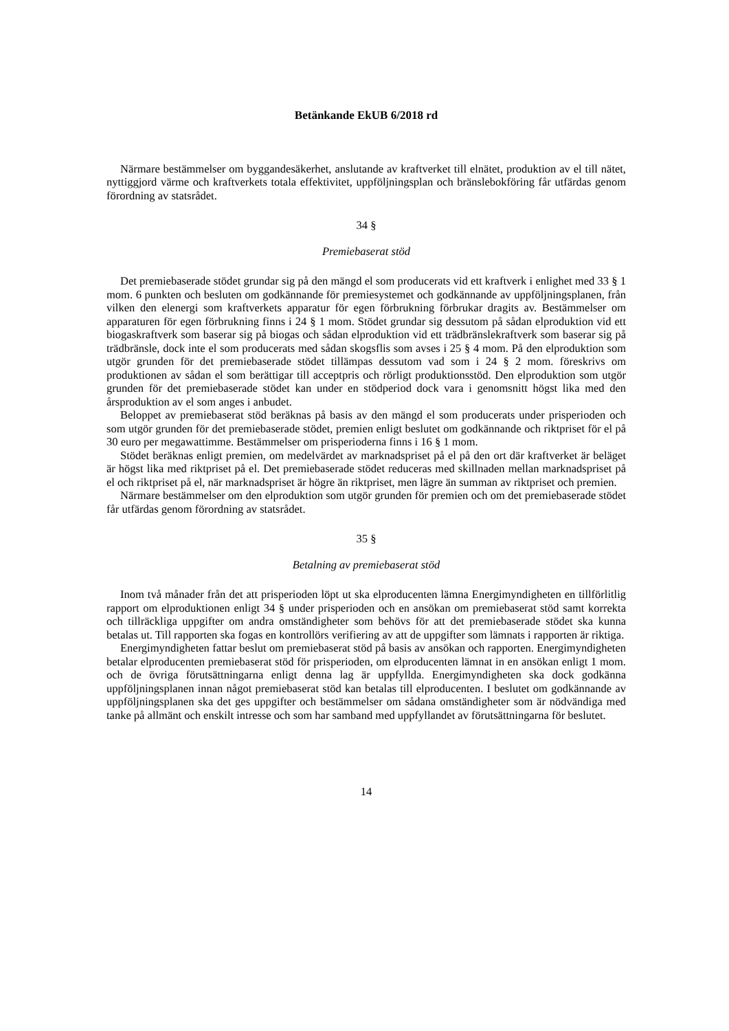Betänkande EkUB 6/2018 rd
Närmare bestämmelser om byggandesäkerhet, anslutande av kraftverket till elnätet, produktion av el till nätet, nyttiggjord värme och kraftverkets totala effektivitet, uppföljningsplan och bränslebokföring får utfärdas genom förordning av statsrådet.
34 §
Premiebaserat stöd
Det premiebaserade stödet grundar sig på den mängd el som producerats vid ett kraftverk i enlighet med 33 § 1 mom. 6 punkten och besluten om godkännande för premiesystemet och godkännande av uppföljningsplanen, från vilken den elenergi som kraftverkets apparatur för egen förbrukning förbrukar dragits av. Bestämmelser om apparaturen för egen förbrukning finns i 24 § 1 mom. Stödet grundar sig dessutom på sådan elproduktion vid ett biogaskraftverk som baserar sig på biogas och sådan elproduktion vid ett trädbränslekraftverk som baserar sig på trädbränsle, dock inte el som producerats med sådan skogsflis som avses i 25 § 4 mom. På den elproduktion som utgör grunden för det premiebaserade stödet tillämpas dessutom vad som i 24 § 2 mom. föreskrivs om produktionen av sådan el som berättigar till acceptpris och rörligt produktionsstöd. Den elproduktion som utgör grunden för det premiebaserade stödet kan under en stödperiod dock vara i genomsnitt högst lika med den årsproduktion av el som anges i anbudet.
Beloppet av premiebaserat stöd beräknas på basis av den mängd el som producerats under prisperioden och som utgör grunden för det premiebaserade stödet, premien enligt beslutet om godkännande och riktpriset för el på 30 euro per megawattimme. Bestämmelser om prisperioderna finns i 16 § 1 mom.
Stödet beräknas enligt premien, om medelvärdet av marknadspriset på el på den ort där kraftverket är beläget är högst lika med riktpriset på el. Det premiebaserade stödet reduceras med skillnaden mellan marknadspriset på el och riktpriset på el, när marknadspriset är högre än riktpriset, men lägre än summan av riktpriset och premien.
Närmare bestämmelser om den elproduktion som utgör grunden för premien och om det premiebaserade stödet får utfärdas genom förordning av statsrådet.
35 §
Betalning av premiebaserat stöd
Inom två månader från det att prisperioden löpt ut ska elproducenten lämna Energimyndigheten en tillförlitlig rapport om elproduktionen enligt 34 § under prisperioden och en ansökan om premiebaserat stöd samt korrekta och tillräckliga uppgifter om andra omständigheter som behövs för att det premiebaserade stödet ska kunna betalas ut. Till rapporten ska fogas en kontrollörs verifiering av att de uppgifter som lämnats i rapporten är riktiga.
Energimyndigheten fattar beslut om premiebaserat stöd på basis av ansökan och rapporten. Energimyndigheten betalar elproducenten premiebaserat stöd för prisperioden, om elproducenten lämnat in en ansökan enligt 1 mom. och de övriga förutsättningarna enligt denna lag är uppfyllda. Energimyndigheten ska dock godkänna uppföljningsplanen innan något premiebaserat stöd kan betalas till elproducenten. I beslutet om godkännande av uppföljningsplanen ska det ges uppgifter och bestämmelser om sådana omständigheter som är nödvändiga med tanke på allmänt och enskilt intresse och som har samband med uppfyllandet av förutsättningarna för beslutet.
14